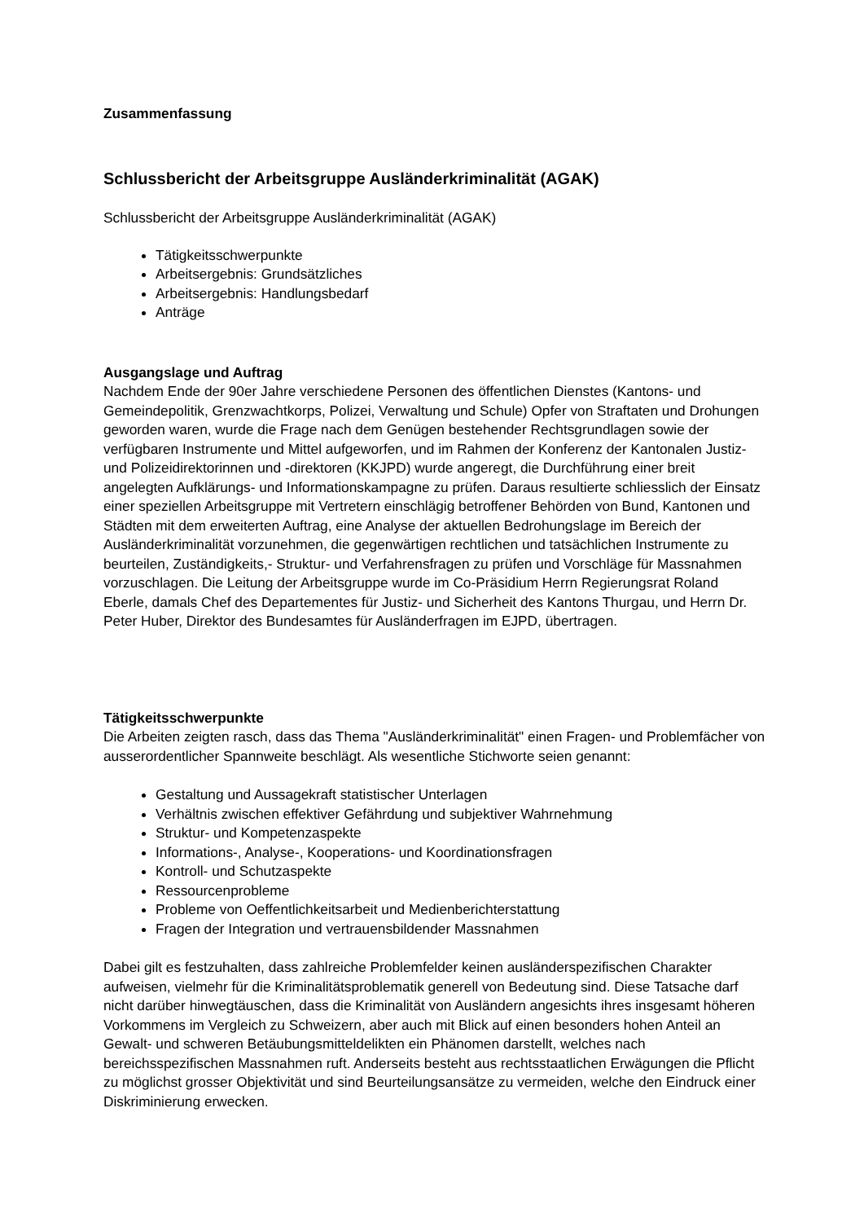Zusammenfassung
Schlussbericht der Arbeitsgruppe Ausländerkriminalität (AGAK)
Schlussbericht der Arbeitsgruppe Ausländerkriminalität (AGAK)
Tätigkeitsschwerpunkte
Arbeitsergebnis: Grundsätzliches
Arbeitsergebnis: Handlungsbedarf
Anträge
Ausgangslage und Auftrag
Nachdem Ende der 90er Jahre verschiedene Personen des öffentlichen Dienstes (Kantons- und Gemeindepolitik, Grenzwachtkorps, Polizei, Verwaltung und Schule) Opfer von Straftaten und Drohungen geworden waren, wurde die Frage nach dem Genügen bestehender Rechtsgrundlagen sowie der verfügbaren Instrumente und Mittel aufgeworfen, und im Rahmen der Konferenz der Kantonalen Justiz- und Polizeidirektorinnen und -direktoren (KKJPD) wurde angeregt, die Durchführung einer breit angelegten Aufklärungs- und Informationskampagne zu prüfen. Daraus resultierte schliesslich der Einsatz einer speziellen Arbeitsgruppe mit Vertretern einschlägig betroffener Behörden von Bund, Kantonen und Städten mit dem erweiterten Auftrag, eine Analyse der aktuellen Bedrohungslage im Bereich der Ausländerkriminalität vorzunehmen, die gegenwärtigen rechtlichen und tatsächlichen Instrumente zu beurteilen, Zuständigkeits,- Struktur- und Verfahrensfragen zu prüfen und Vorschläge für Massnahmen vorzuschlagen. Die Leitung der Arbeitsgruppe wurde im Co-Präsidium Herrn Regierungsrat Roland Eberle, damals Chef des Departementes für Justiz- und Sicherheit des Kantons Thurgau, und Herrn Dr. Peter Huber, Direktor des Bundesamtes für Ausländerfragen im EJPD, übertragen.
Tätigkeitsschwerpunkte
Die Arbeiten zeigten rasch, dass das Thema "Ausländerkriminalität" einen Fragen- und Problemfächer von ausserordentlicher Spannweite beschlägt. Als wesentliche Stichworte seien genannt:
Gestaltung und Aussagekraft statistischer Unterlagen
Verhältnis zwischen effektiver Gefährdung und subjektiver Wahrnehmung
Struktur- und Kompetenzaspekte
Informations-, Analyse-, Kooperations- und Koordinationsfragen
Kontroll- und Schutzaspekte
Ressourcenprobleme
Probleme von Oeffentlichkeitsarbeit und Medienberichterstattung
Fragen der Integration und vertrauensbildender Massnahmen
Dabei gilt es festzuhalten, dass zahlreiche Problemfelder keinen ausländerspezifischen Charakter aufweisen, vielmehr für die Kriminalitätsproblematik generell von Bedeutung sind. Diese Tatsache darf nicht darüber hinwegtäuschen, dass die Kriminalität von Ausländern angesichts ihres insgesamt höheren Vorkommens im Vergleich zu Schweizern, aber auch mit Blick auf einen besonders hohen Anteil an Gewalt- und schweren Betäubungsmitteldelikten ein Phänomen darstellt, welches nach bereichsspezifischen Massnahmen ruft. Anderseits besteht aus rechtsstaatlichen Erwägungen die Pflicht zu möglichst grosser Objektivität und sind Beurteilungsansätze zu vermeiden, welche den Eindruck einer Diskriminierung erwecken.